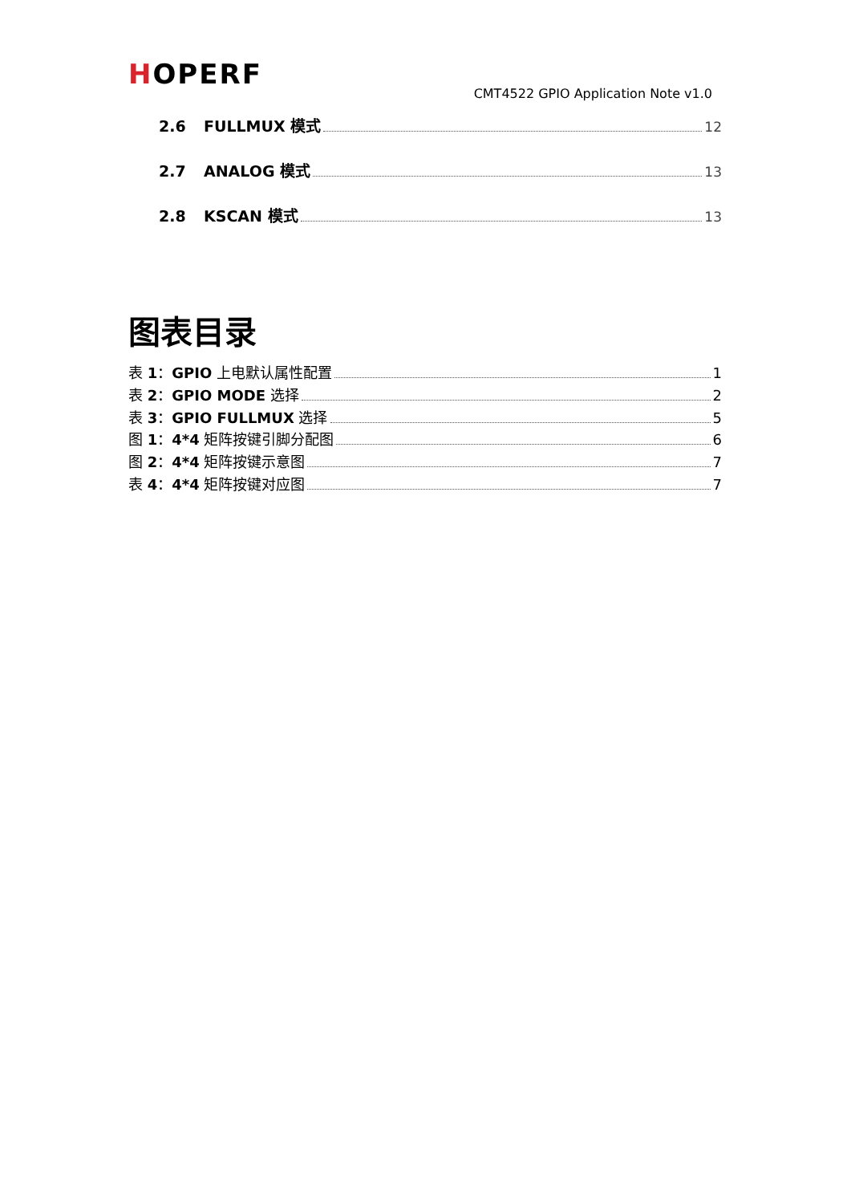HOPERF
CMT4522 GPIO Application Note v1.0
2.6 FULLMUX 模式 12
2.7 ANALOG 模式 13
2.8 KSCAN 模式 13
图表目录
表 1：GPIO 上电默认属性配置 1
表 2：GPIO MODE 选择 2
表 3：GPIO FULLMUX 选择 5
图 1：4*4 矩阵按键引脚分配图 6
图 2：4*4 矩阵按键示意图 7
表 4：4*4 矩阵按键对应图 7